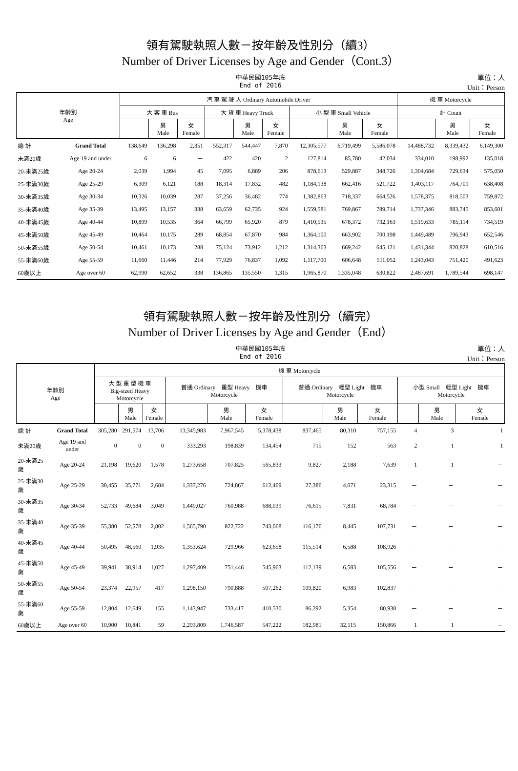領有駕駛執照人數－按年齡及性別分（續3）
Number of Driver Licenses by Age and Gender（Cont.3）
中華民國105年底
End of 2016
單位：人
Unit：Person
| 年齡別 Age | | 汽 車 駕 駛 人 Ordinary Automobile Driver | | | | | | | | | 機 車 Motorcycle | | |
| --- | --- | --- | --- | --- | --- | --- | --- | --- | --- | --- | --- | --- | --- |
| | | 大 客 車 Bus | | | 大 貨 車 Heavy Truck | | | 小 型 車 Small Vehicle | | | 計 Count | | |
| | | | 男 Male | 女 Female | | 男 Male | 女 Female | | 男 Male | 女 Female | | 男 Male | 女 Female |
| 總 計 | Grand Total | 138,649 | 136,298 | 2,351 | 552,317 | 544,447 | 7,870 | 12,305,577 | 6,719,499 | 5,586,078 | 14,488,732 | 8,339,432 | 6,149,300 |
| 未滿20歲 | Age 19 and under | 6 | 6 | － | 422 | 420 | 2 | 127,814 | 85,780 | 42,034 | 334,010 | 198,992 | 135,018 |
| 20-未滿25歲 | Age 20-24 | 2,039 | 1,994 | 45 | 7,095 | 6,889 | 206 | 878,613 | 529,887 | 348,726 | 1,304,684 | 729,634 | 575,050 |
| 25-未滿30歲 | Age 25-29 | 6,309 | 6,121 | 188 | 18,314 | 17,832 | 482 | 1,184,138 | 662,416 | 521,722 | 1,403,117 | 764,709 | 638,408 |
| 30-未滿35歲 | Age 30-34 | 10,326 | 10,039 | 287 | 37,256 | 36,482 | 774 | 1,382,863 | 718,337 | 664,526 | 1,578,375 | 818,503 | 759,872 |
| 35-未滿40歲 | Age 35-39 | 13,495 | 13,157 | 338 | 63,659 | 62,735 | 924 | 1,559,581 | 769,867 | 789,714 | 1,737,346 | 883,745 | 853,601 |
| 40-未滿45歲 | Age 40-44 | 10,899 | 10,535 | 364 | 66,799 | 65,920 | 879 | 1,410,535 | 678,372 | 732,163 | 1,519,633 | 785,114 | 734,519 |
| 45-未滿50歲 | Age 45-49 | 10,464 | 10,175 | 289 | 68,854 | 67,870 | 984 | 1,364,100 | 663,902 | 700,198 | 1,449,489 | 796,943 | 652,546 |
| 50-未滿55歲 | Age 50-54 | 10,461 | 10,173 | 288 | 75,124 | 73,912 | 1,212 | 1,314,363 | 669,242 | 645,121 | 1,431,344 | 820,828 | 610,516 |
| 55-未滿60歲 | Age 55-59 | 11,660 | 11,446 | 214 | 77,929 | 76,837 | 1,092 | 1,117,700 | 606,648 | 511,052 | 1,243,043 | 751,420 | 491,623 |
| 60歲以上 | Age over 60 | 62,990 | 62,652 | 338 | 136,865 | 135,550 | 1,315 | 1,965,870 | 1,335,048 | 630,822 | 2,487,691 | 1,789,544 | 698,147 |
領有駕駛執照人數－按年齡及性別分（續完）
Number of Driver Licenses by Age and Gender（End）
中華民國105年底
End of 2016
單位：人
Unit：Person
| 年齡別 Age | | 機 車 Motorcycle | | | | | | | | | | | |
| --- | --- | --- | --- | --- | --- | --- | --- | --- | --- | --- | --- | --- | --- |
| | | 大 型 重 型 機 車 Big-sized Heavy Motorcycle | | | 普通 Ordinary 重型 Heavy 機車 Motorcycle | | | 普通 Ordinary 輕型 Light 機車 Motorcycle | | | 小型 Small 輕型 Light 機車 Motorcycle | | |
| | | | 男 Male | 女 Female | | 男 Male | 女 Female | | 男 Male | 女 Female | | 男 Male | 女 Female |
| 總 計 | Grand Total | 305,280 | 291,574 | 13,706 | 13,345,983 | 7,967,545 | 5,378,438 | 837,465 | 80,310 | 757,155 | 4 | 3 | 1 |
| 未滿20歲 | Age 19 and under | 0 | 0 | 0 | 333,293 | 198,839 | 134,454 | 715 | 152 | 563 | 2 | 1 | 1 |
| 20-未滿25歲 | Age 20-24 | 21,198 | 19,620 | 1,578 | 1,273,658 | 707,825 | 565,833 | 9,827 | 2,188 | 7,639 | 1 | 1 | － |
| 25-未滿30歲 | Age 25-29 | 38,455 | 35,771 | 2,684 | 1,337,276 | 724,867 | 612,409 | 27,386 | 4,071 | 23,315 | － | － | － |
| 30-未滿35歲 | Age 30-34 | 52,733 | 49,684 | 3,049 | 1,449,027 | 760,988 | 688,039 | 76,615 | 7,831 | 68,784 | － | － | － |
| 35-未滿40歲 | Age 35-39 | 55,380 | 52,578 | 2,802 | 1,565,790 | 822,722 | 743,068 | 116,176 | 8,445 | 107,731 | － | － | － |
| 40-未滿45歲 | Age 40-44 | 50,495 | 48,560 | 1,935 | 1,353,624 | 729,966 | 623,658 | 115,514 | 6,588 | 108,926 | － | － | － |
| 45-未滿50歲 | Age 45-49 | 39,941 | 38,914 | 1,027 | 1,297,409 | 751,446 | 545,963 | 112,139 | 6,583 | 105,556 | － | － | － |
| 50-未滿55歲 | Age 50-54 | 23,374 | 22,957 | 417 | 1,298,150 | 790,888 | 507,262 | 109,820 | 6,983 | 102,837 | － | － | － |
| 55-未滿60歲 | Age 55-59 | 12,804 | 12,649 | 155 | 1,143,947 | 733,417 | 410,530 | 86,292 | 5,354 | 80,938 | － | － | － |
| 60歲以上 | Age over 60 | 10,900 | 10,841 | 59 | 2,293,809 | 1,746,587 | 547,222 | 182,981 | 32,115 | 150,866 | 1 | 1 | － |